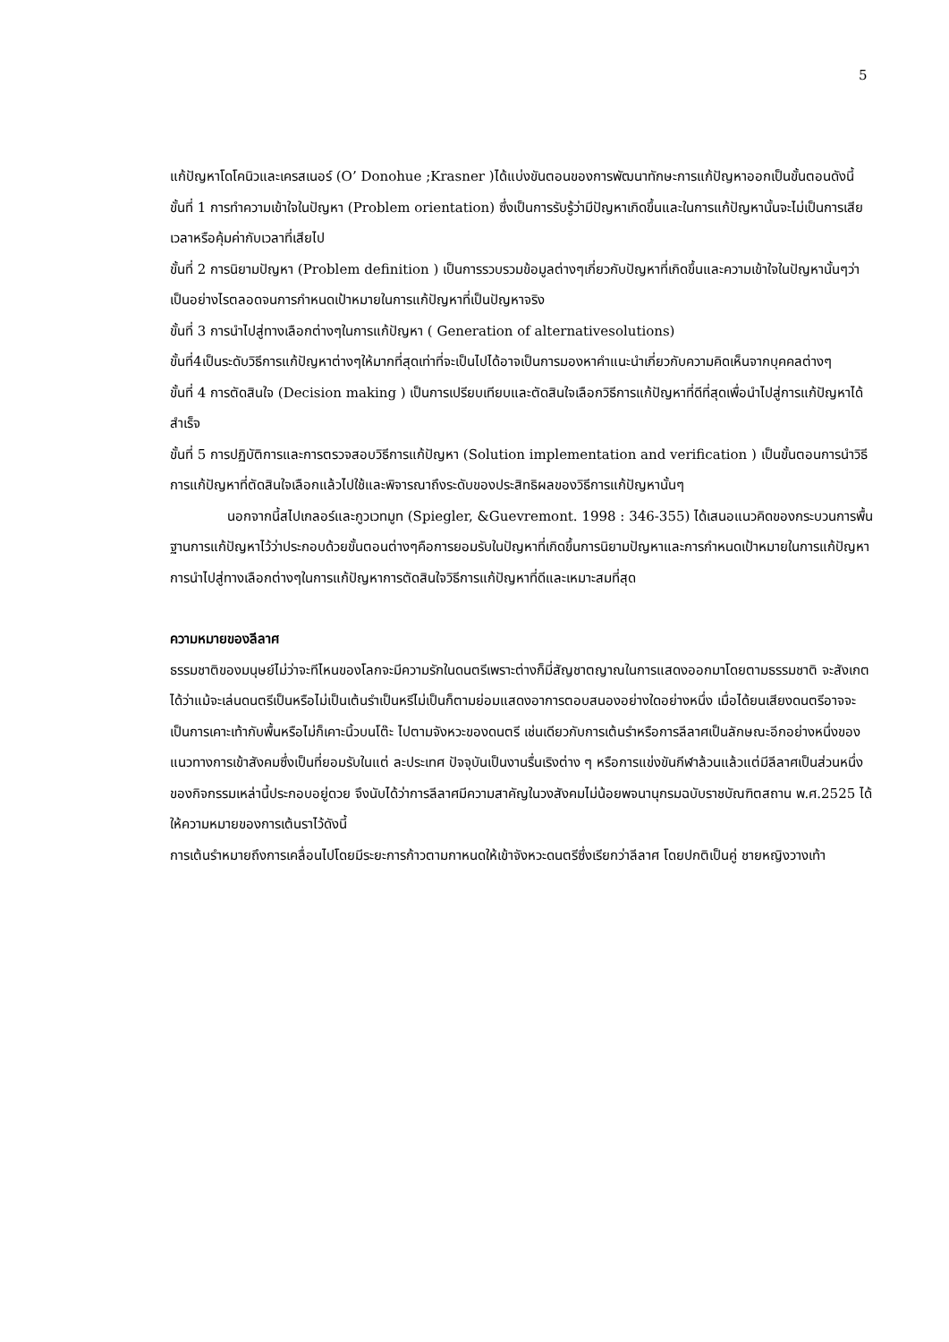5
แก้ปัญหาโดโคนิวและเครสเนอร์ (O’ Donohue ;Krasner )ได้แบ่งขันตอนของการพัฒนาทักษะการแก้ปัญหาออกเป็นขั้นตอนดังนี้
ขั้นที่ 1 การทำความเข้าใจในปัญหา (Problem orientation) ซึ่งเป็นการรับรู้ว่ามีปัญหาเกิดขึ้นและในการแก้ปัญหานั้นจะไม่เป็นการเสียเวลาหรือคุ้มค่ากับเวลาที่เสียไป
ขั้นที่ 2 การนิยามปัญหา (Problem definition ) เป็นการรวบรวมข้อมูลต่างๆเกี่ยวกับปัญหาที่เกิดขึ้นและความเข้าใจในปัญหานั้นๆว่าเป็นอย่างไรตลอดจนการกำหนดเป้าหมายในการแก้ปัญหาที่เป็นปัญหาจริง
ขั้นที่ 3 การนำไปสู่ทางเลือกต่างๆในการแก้ปัญหา ( Generation of alternativesolutions)
ขั้นที่4เป็นระดับวิธีการแก้ปัญหาต่างๆให้มากที่สุดเท่าที่จะเป็นไปได้อาจเป็นการมองหาคำแนะนำเกี่ยวกับความคิดเห็นจากบุคคลต่างๆ
ขั้นที่ 4 การตัดสินใจ (Decision making ) เป็นการเปรียบเทียบและตัดสินใจเลือกวิธีการแก้ปัญหาที่ดีที่สุดเพื่อนำไปสู่การแก้ปัญหาได้สำเร็จ
ขั้นที่ 5 การปฏิบัติการและการตรวจสอบวิธีการแก้ปัญหา (Solution implementation and verification ) เป็นขั้นตอนการนำวิธีการแก้ปัญหาที่ตัดสินใจเลือกแล้วไปใช้และพิจารณาถึงระดับของประสิทธิผลของวิธีการแก้ปัญหานั้นๆ
นอกจากนี้สไปเกลอร์และกูวเวทมูท (Spiegler, &Guevremont. 1998 : 346-355) ได้เสนอแนวคิดของกระบวนการพื้นฐานการแก้ปัญหาไว้ว่าประกอบด้วยขั้นตอนต่างๆคือการยอมรับในปัญหาที่เกิดขึ้นการนิยามปัญหาและการกำหนดเป้าหมายในการแก้ปัญหาการนำไปสู่ทางเลือกต่างๆในการแก้ปัญหาการตัดสินใจวิธีการแก้ปัญหาที่ดีและเหมาะสมที่สุด
ความหมายของลีลาศ
ธรรมชาติของมนุษย์ไม่ว่าจะทีไหนของโลกจะมีความรักในดนตรีเพราะต่างก็มี่สัญชาตญาณในการแสดงออกมาโดยตามธรรมชาติ จะสังเกตได้ว่าแม้จะเล่นดนตรีเป็นหรือไม่เป็นเต้นรำเป็นหรีไม่เป็นก็ตามย่อมแสดงอาการตอบสนองอย่างใดอย่างหนึ่ง เมื่อได้ยนเสียงดนตรีอาจจะเป็นการเคาะเท้ากับพื้นหรือไม่ก็เคาะนิ้วบนโต๊ะ ไปตามจังหวะของดนตรี เช่นเดียวกับการเต้นรำหรือการลีลาศเป็นลักษณะอีกอย่างหนึ่งของแนวทางการเข้าสังคมซึ่งเป็นที่ยอมรับในแต่ ละประเทศ ปัจจุบันเป็นงานรื่นเริงต่าง ๆ หรือการแข่งขันกีฬาล้วนแล้วแต่มีลีลาศเป็นส่วนหนึ่งของกิจกรรมเหล่านี้ประกอบอยู่ดวย จึงนับได้ว่าการลีลาศมีความสาคัญในวงสังคมไม่น้อยพจนานุกรมฉบับราชบัณฑิตสถาน พ.ศ.2525 ได้ให้ความหมายของการเต้นราไว้ดังนี้
การเต้นรำหมายถึงการเคลื่อนไปโดยมีระยะการก้าวตามกาหนดให้เข้าจังหวะดนตรีซึ่งเรียกว่าลีลาศ โดยปกติเป็นคู่ ชายหญิงวางเท้า